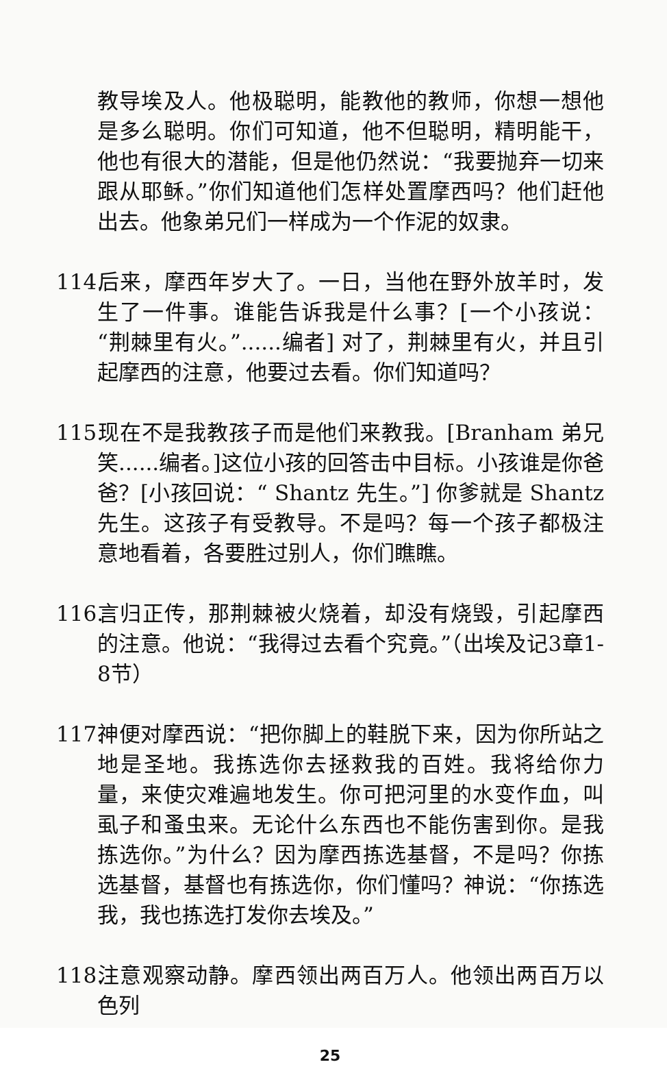教导埃及人。他极聪明，能教他的教师，你想一想他是多么聪明。你们可知道，他不但聪明，精明能干，他也有很大的潜能，但是他仍然说：“我要抛弃一切来跟从耶稣。”你们知道他们怎样处置摩西吗？他们赶他出去。他象弟兄们一样成为一个作泥的奴隶。
114. 后来，摩西年岁大了。一日，当他在野外放羊时，发生了一件事。谁能告诉我是什么事？[一个小孩说：“荆棘里有火。”......编者] 对了，荆棘里有火，并且引起摩西的注意，他要过去看。你们知道吗？
115. 现在不是我教孩子而是他们来教我。[Branham 弟兄笑......编者。]这位小孩的回答击中目标。小孩谁是你爸爸？[小孩回说：“ Shantz 先生。”] 你爹就是 Shantz 先生。这孩子有受教导。不是吗？每一个孩子都极注意地看着，各要胜过别人，你们瞧瞧。
116. 言归正传，那荆棘被火烧着，却没有烧毁，引起摩西的注意。他说：“我得过去看个究竟。”（出埃及记3章1-8节）
117. 神便对摩西说：“把你脚上的鞋脱下来，因为你所站之地是圣地。我拣选你去拯救我的百姓。我将给你力量，来使灾难遍地发生。你可把河里的水变作血，叫虱子和蚤虫来。无论什么东西也不能伤害到你。是我拣选你。”为什么？因为摩西拣选基督，不是吗？你拣选基督，基督也有拣选你，你们懂吗？神说：“你拣选我，我也拣选打发你去埃及。”
118. 注意观察动静。摩西领出两百万人。他领出两百万以色列
25